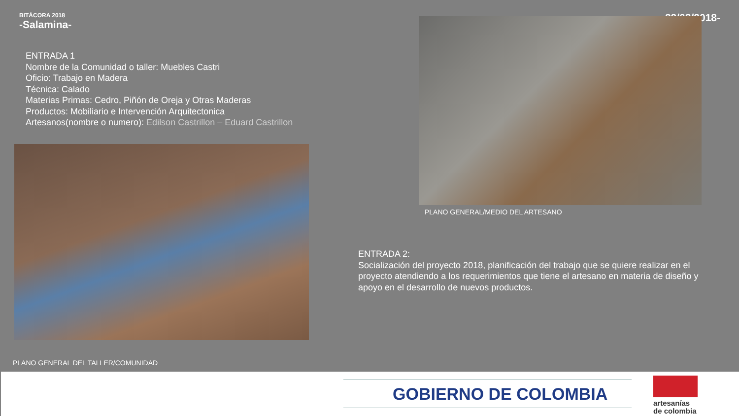BITÁCORA 2018
-Salamina-
-22/02/2018-
ENTRADA 1
Nombre de la Comunidad o taller: Muebles Castri
Oficio: Trabajo en Madera
Técnica: Calado
Materias Primas: Cedro, Piñón de Oreja y Otras Maderas
Productos: Mobiliario e Intervención Arquitectonica
Artesanos(nombre o numero): Edilson Castrillon – Eduard Castrillon
PLANO GENERAL DEL TALLER/COMUNIDAD
PLANO GENERAL/MEDIO DEL ARTESANO
ENTRADA 2:
Socialización del proyecto 2018, planificación del trabajo que se quiere realizar en el proyecto atendiendo a los requerimientos que tiene el artesano en materia de diseño y apoyo en el desarrollo de nuevos productos.
GOBIERNO DE COLOMBIA
artesanías
de colombia